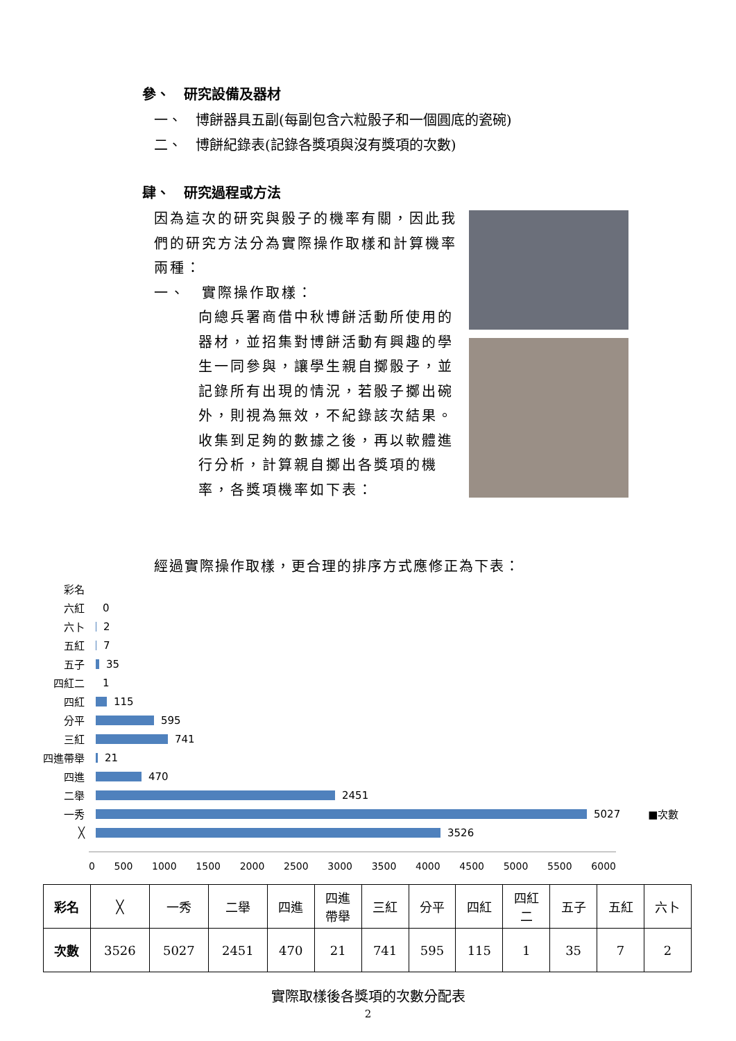參、　研究設備及器材
一、　博餅器具五副(每副包含六粒骰子和一個圓底的瓷碗)
二、　博餅紀錄表(記錄各獎項與沒有獎項的次數)
肆、　研究過程或方法
因為這次的研究與骰子的機率有關，因此我們的研究方法分為實際操作取樣和計算機率兩種：
一、　實際操作取樣：
向總兵署商借中秋博餅活動所使用的器材，並招集對博餅活動有興趣的學生一同參與，讓學生親自擲骰子，並記錄所有出現的情況，若骰子擲出碗外，則視為無效，不紀錄該次結果。收集到足夠的數據之後，再以軟體進行分析，計算親自擲出各獎項的機率，各獎項機率如下表：
經過實際操作取樣，更合理的排序方式應修正為下表：
彩名
六紅 0
六卜 2
五紅 7
五子 35
四紅二 1
四紅 115
分平 595
三紅 741
四進帶舉 21
四進 470
二舉 2451
一秀 5027 ■次數
╳ 3526
0 500 1000 1500 2000 2500 3000 3500 4000 4500 5000 5500 6000
| 彩名 | ╳ | 一秀 | 二舉 | 四進 | 四進 帶舉 | 三紅 | 分平 | 四紅 | 四紅 二 | 五子 | 五紅 | 六卜 |
| 次數 | 3526 | 5027 | 2451 | 470 | 21 | 741 | 595 | 115 | 1 | 35 | 7 | 2 |
實際取樣後各獎項的次數分配表
2